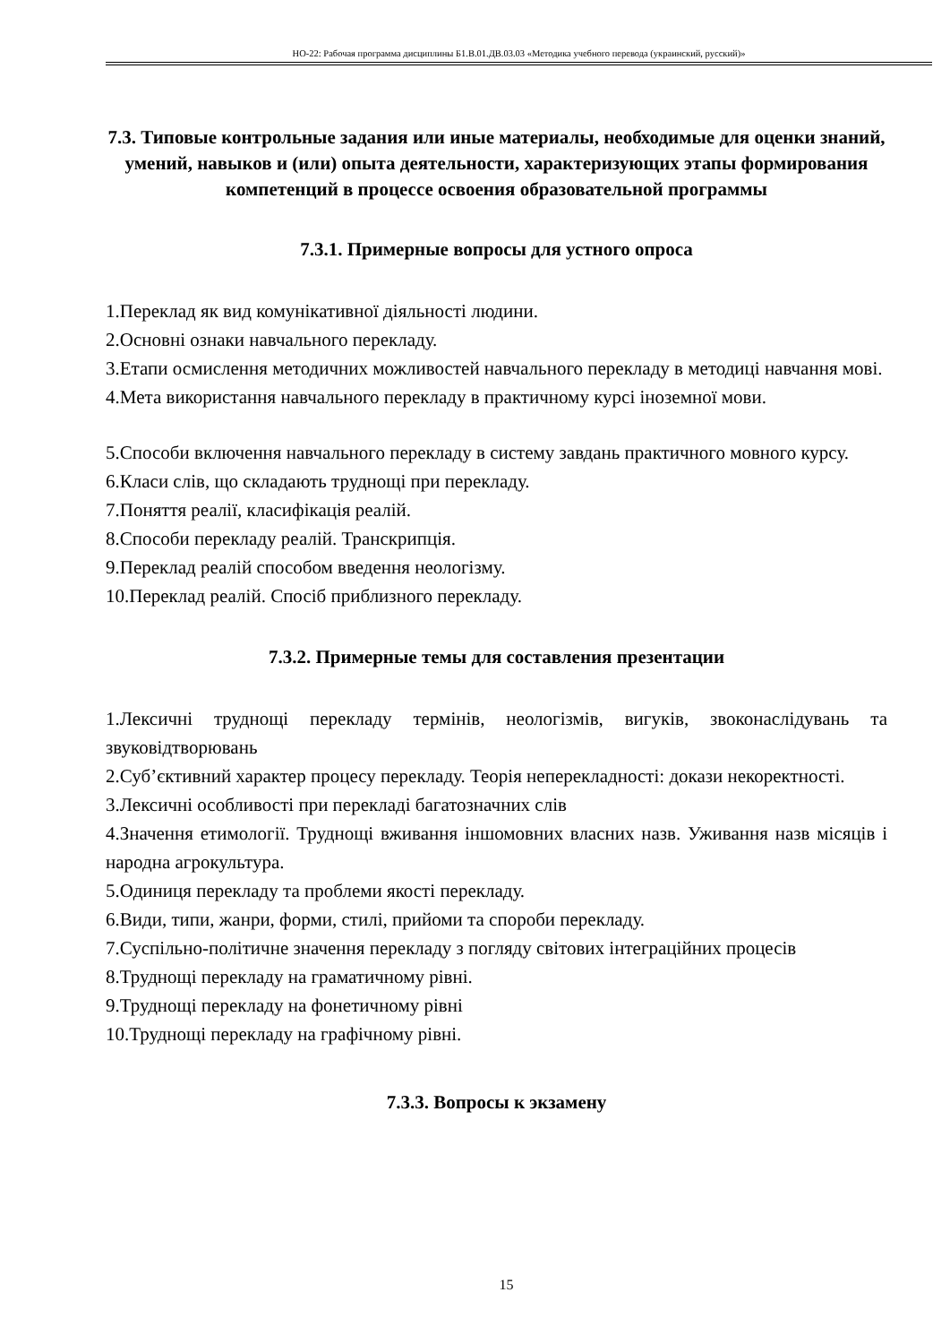НО-22: Рабочая программа дисциплины Б1.В.01.ДВ.03.03 «Методика учебного перевода (украинский, русский)»
7.3. Типовые контрольные задания или иные материалы, необходимые для оценки знаний, умений, навыков и (или) опыта деятельности, характеризующих этапы формирования компетенций в процессе освоения образовательной программы
7.3.1. Примерные вопросы для устного опроса
1.Переклад як вид комунікативної діяльності людини.
2.Основні ознаки навчального перекладу.
3.Етапи осмислення методичних можливостей навчального перекладу в методиці навчання мові.
4.Мета використання навчального перекладу в практичному курсі іноземної мови.
5.Способи включення навчального перекладу в систему завдань практичного мовного курсу.
6.Класи слів, що складають труднощі при перекладу.
7.Поняття реалії, класифікація реалій.
8.Способи перекладу реалій. Транскрипція.
9.Переклад реалій способом введення неологізму.
10.Переклад реалій. Спосіб приблизного перекладу.
7.3.2. Примерные темы для составления презентации
1.Лексичні труднощі перекладу термінів, неологізмів, вигуків, звоконаслідувань та звуковідтворювань
2.Суб’єктивний характер процесу перекладу. Теорія неперекладності: докази некоректності.
3.Лексичні особливості при перекладі багатозначних слів
4.Значення етимології. Труднощі вживання іншомовних власних назв. Уживання назв місяців і народна агрокультура.
5.Одиниця перекладу та проблеми якості перекладу.
6.Види, типи, жанри, форми, стилі, прийоми та спороби перекладу.
7.Суспільно-політичне значення перекладу з погляду світових інтеграційних процесів
8.Труднощі перекладу на граматичному рівні.
9.Труднощі перекладу на фонетичному рівні
10.Труднощі перекладу на графічному рівні.
7.3.3. Вопросы к экзамену
15